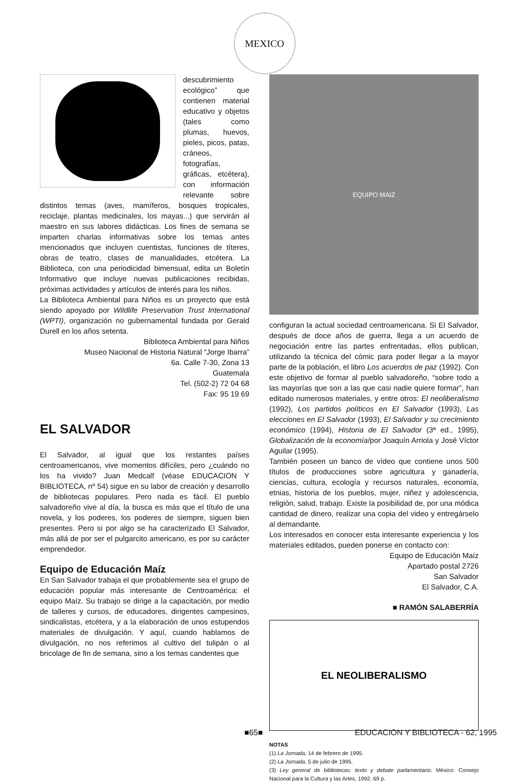MEXICO
descubrimiento ecológico” que contienen material educativo y objetos (tales como plumas, huevos, pieles, picos, patas, cráneos, fotografías, gráficas, etcétera), con información relevante sobre distintos temas (aves, mamíferos, bosques tropicales, reciclaje, plantas medicinales, los mayas...) que servirán al maestro en sus labores didácticas. Los fines de semana se imparten charlas informativas sobre los temas antes mencionados que incluyen cuentistas, funciones de títeres, obras de teatro, clases de manualidades, etcétera. La Biblioteca, con una periodicidad bimensual, edita un Boletín Informativo que incluye nuevas publicaciones recibidas, próximas actividades y artículos de interés para los niños.
La Biblioteca Ambiental para Niños es un proyecto que está siendo apoyado por Wildlife Preservation Trust International (WPTI), organización no gubernamental fundada por Gerald Durell en los años setenta.
Biblioteca Ambiental para Niños
Museo Nacional de Historia Natural “Jorge Ibarra”
6a. Calle 7-30, Zona 13
Guatemala
Tel. (502-2) 72 04 68
Fax: 95 19 69
EL SALVADOR
El Salvador, al igual que los restantes países centroamericanos, vive momentos difíciles, pero ¿cuándo no los ha vivido? Juan Medcalf (véase EDUCACION Y BIBLIOTECA, nº 54) sigue en su labor de creación y desarrollo de bibliotecas populares. Pero nada es fácil. El pueblo salvadoreño vive al día, la busca es más que el título de una novela, y los poderes, los poderes de siempre, siguen bien presentes. Pero si por algo se ha caracterizado El Salvador, más allá de por ser el pulgarcito americano, es por su carácter emprendedor.
Equipo de Educación Maíz
En San Salvador trabaja el que probablemente sea el grupo de educación popular más interesante de Centroamérica: el equipo Maíz. Su trabajo se dirige a la capacitación, por medio de talleres y cursos, de educadores, dirigentes campesinos, sindicalistas, etcétera, y a la elaboración de unos estupendos materiales de divulgación. Y aquí, cuando hablamos de divulgación, no nos referimos al cultivo del tulipán o al bricolage de fin de semana, sino a los temas candentes que
EQUIPO MAIZ
configuran la actual sociedad centroamericana. Si El Salvador, después de doce años de guerra, llega a un acuerdo de negociación entre las partes enfrentadas, ellos publican, utilizando la técnica del cómic para poder llegar a la mayor parte de la población, el libro Los acuerdos de paz (1992). Con este objetivo de formar al pueblo salvadoreño, “sobre todo a las mayorías que son a las que casi nadie quiere formar”, han editado numerosos materiales, y entre otros: El neoliberalismo (1992), Los partidos políticos en El Salvador (1993), Las elecciones en El Salvador (1993), El Salvador y su crecimiento económico (1994), Historia de El Salvador (3ª ed., 1995), Globalización de la economía/por Joaquín Arriola y José Víctor Aguilar (1995).
También poseen un banco de vídeo que contiene unos 500 títulos de producciones sobre agricultura y ganadería, ciencias, cultura, ecología y recursos naturales, economía, etnias, historia de los pueblos, mujer, niñez y adolescencia, religión, salud, trabajo. Existe la posibilidad de, por una módica cantidad de dinero, realizar una copia del video y entregárselo al demandante.
Los interesados en conocer esta interesante experiencia y los materiales editados, pueden ponerse en contacto con:
Equipo de Educación Maíz
Apartado postal 2726
San Salvador
El Salvador, C.A.
■ RAMÓN SALABERRÍA
EL NEOLIBERALISMO
NOTAS
(1) La Jornada, 14 de febrero de 1995.
(2) La Jornada, 5 de julio de 1995.
(3) Ley general de bibliotecas: texto y debate parlamentario. México: Consejo Nacional para la Cultura y las Artes, 1992. 69 p.
■65■ EDUCACION Y BIBLIOTECA - 62, 1995